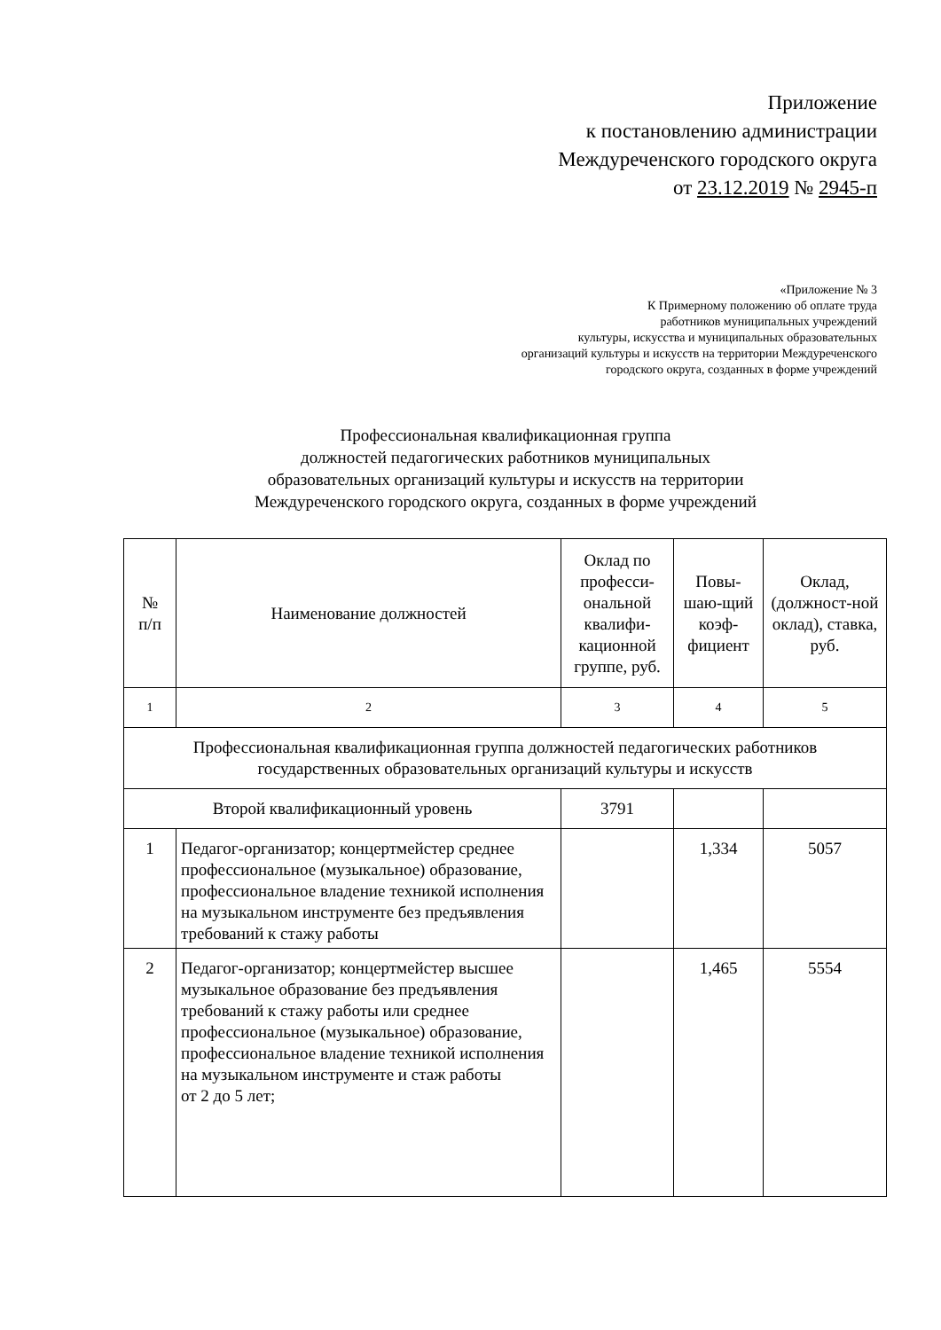Приложение
к постановлению администрации
Междуреченского городского округа
от 23.12.2019 № 2945-п
«Приложение № 3
К Примерному положению об оплате труда
работников муниципальных учреждений
культуры, искусства и муниципальных образовательных
организаций культуры и искусств на территории Междуреченского
городского округа, созданных в форме учреждений
Профессиональная квалификационная группа
должностей педагогических работников муниципальных
образовательных организаций культуры и искусств на территории
Междуреченского городского округа, созданных в форме учреждений
| № п/п | Наименование должностей | Оклад по професси-ональной квалифи-кационной группе, руб. | Повы-шаю-щий коэф-фициент | Оклад, (должност-ной оклад), ставка, руб. |
| --- | --- | --- | --- | --- |
| 1 | 2 | 3 | 4 | 5 |
| Профессиональная квалификационная группа должностей педагогических работников государственных образовательных организаций культуры и искусств | | | | |
| Второй квалификационный уровень | | 3791 | | |
| 1 | Педагог-организатор; концертмейстер среднее профессиональное (музыкальное) образование, профессиональное владение техникой исполнения на музыкальном инструменте без предъявления требований к стажу работы | | 1,334 | 5057 |
| 2 | Педагог-организатор; концертмейстер высшее музыкальное образование без предъявления требований к стажу работы или среднее профессиональное (музыкальное) образование, профессиональное владение техникой исполнения на музыкальном инструменте и стаж работы от 2 до 5 лет; | | 1,465 | 5554 |